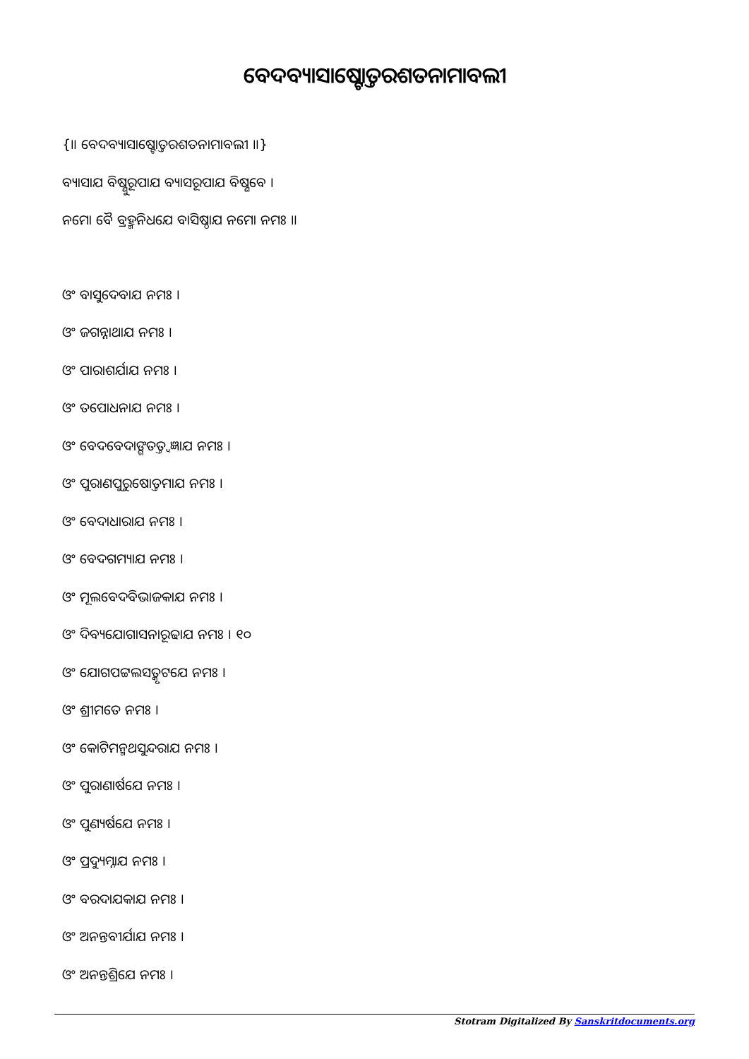ବେଦବ୍ୟାସାଷ୍ଟୋତ୍ତରଶତନାମାବଲୀ
{॥ ବେଦବ୍ୟାସାଷ୍ଟୋତ୍ତରଶତନାମାବଲୀ ॥}
ବ୍ୟାସାଯ ବିଷ୍ଣୁରୂପାଯ ବ୍ୟାସରୂପାଯ ବିଷ୍ଣବେ ।
ନମୋ ବୈ ବ୍ରହ୍ମନିଧଯେ ବାସିଷ୍ଠାଯ ନମୋ ନମଃ ॥
ଓଂ ବାସୁଦେବାଯ ନମଃ ।
ଓଂ ଜଗନ୍ନାଥାଯ ନମଃ ।
ଓଂ ପାରାଶର୍ଯାଯ ନମଃ ।
ଓଂ ତପୋଧନାଯ ନମଃ ।
ଓଂ ବେଦବେଦାଙ୍ଗତତ୍ତ୍ୱଜ୍ଞାଯ ନମଃ ।
ଓଂ ପୁରାଣପୁରୁଷୋତ୍ତମାଯ ନମଃ ।
ଓଂ ବେଦାଧାରାଯ ନମଃ ।
ଓଂ ବେଦଗମ୍ୟାଯ ନମଃ ।
ଓଂ ମୂଲବେଦବିଭାଜକାଯ ନମଃ ।
ଓଂ ଦିବ୍ୟଯୋଗାସନାରୂଢାଯ ନମଃ । ୧୦
ଓଂ ଯୋଗପଟ୍ଟଲସତ୍କୃଟଯେ ନମଃ ।
ଓଂ ଶ୍ରୀମତେ ନମଃ ।
ଓଂ କୋଟିମନ୍ମଥସୁନ୍ଦରାଯ ନମଃ ।
ଓଂ ପୁରାଣାର୍ଷଯେ ନମଃ ।
ଓଂ ପୁଣ୍ୟର୍ଷଯେ ନମଃ ।
ଓଂ ପ୍ରଦ୍ୟୁମ୍ନାଯ ନମଃ ।
ଓଂ ବରଦାଯକାଯ ନମଃ ।
ଓଂ ଅନନ୍ତବୀର୍ଯାଯ ନମଃ ।
ଓଂ ଅନନ୍ତଶ୍ରିଯେ ନମଃ ।
Stotram Digitalized By Sanskritdocuments.org